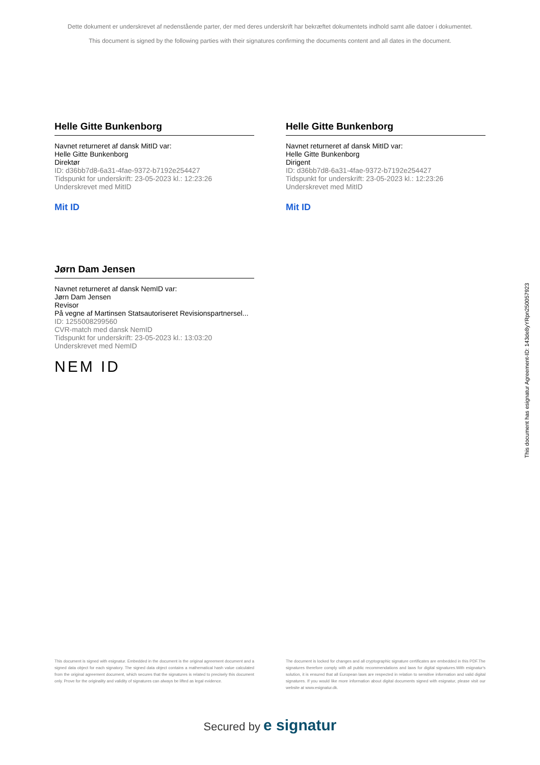Dette dokument er underskrevet af nedenstående parter, der med deres underskrift har bekræftet dokumentets indhold samt alle datoer i dokumentet.
This document is signed by the following parties with their signatures confirming the documents content and all dates in the document.
Helle Gitte Bunkenborg
Navnet returneret af dansk MitID var:
Helle Gitte Bunkenborg
Direktør
ID: d36bb7d8-6a31-4fae-9372-b7192e254427
Tidspunkt for underskrift: 23-05-2023 kl.: 12:23:26
Underskrevet med MitID
Mit ID
Helle Gitte Bunkenborg
Navnet returneret af dansk MitID var:
Helle Gitte Bunkenborg
Dirigent
ID: d36bb7d8-6a31-4fae-9372-b7192e254427
Tidspunkt for underskrift: 23-05-2023 kl.: 12:23:26
Underskrevet med MitID
Mit ID
Jørn Dam Jensen
Navnet returneret af dansk NemID var:
Jørn Dam Jensen
Revisor
På vegne af Martinsen Statsautoriseret Revisionspartnersel...
ID: 1255008299560
CVR-match med dansk NemID
Tidspunkt for underskrift: 23-05-2023 kl.: 13:03:20
Underskrevet med NemID
NEM ID
This document is signed with esignatur. Embedded in the document is the original agreement document and a signed data object for each signatory. The signed data object contains a mathematical hash value calculated from the original agreement document, which secures that the signatures is related to precisely this document only. Prove for the originality and validity of signatures can always be lifted as legal evidence.
The document is locked for changes and all cryptographic signature certificates are embedded in this PDF.The signatures therefore comply with all public recommendations and laws for digital signatures.With esignatur's solution, it is ensured that all European laws are respected in relation to sensitive information and valid digital signatures. If you would like more information about digital documents signed with esignatur, please visit our website at www.esignatur.dk.
Secured by e signatur
This document has esignatur Agreement-ID: 143de8yYRpn250057923